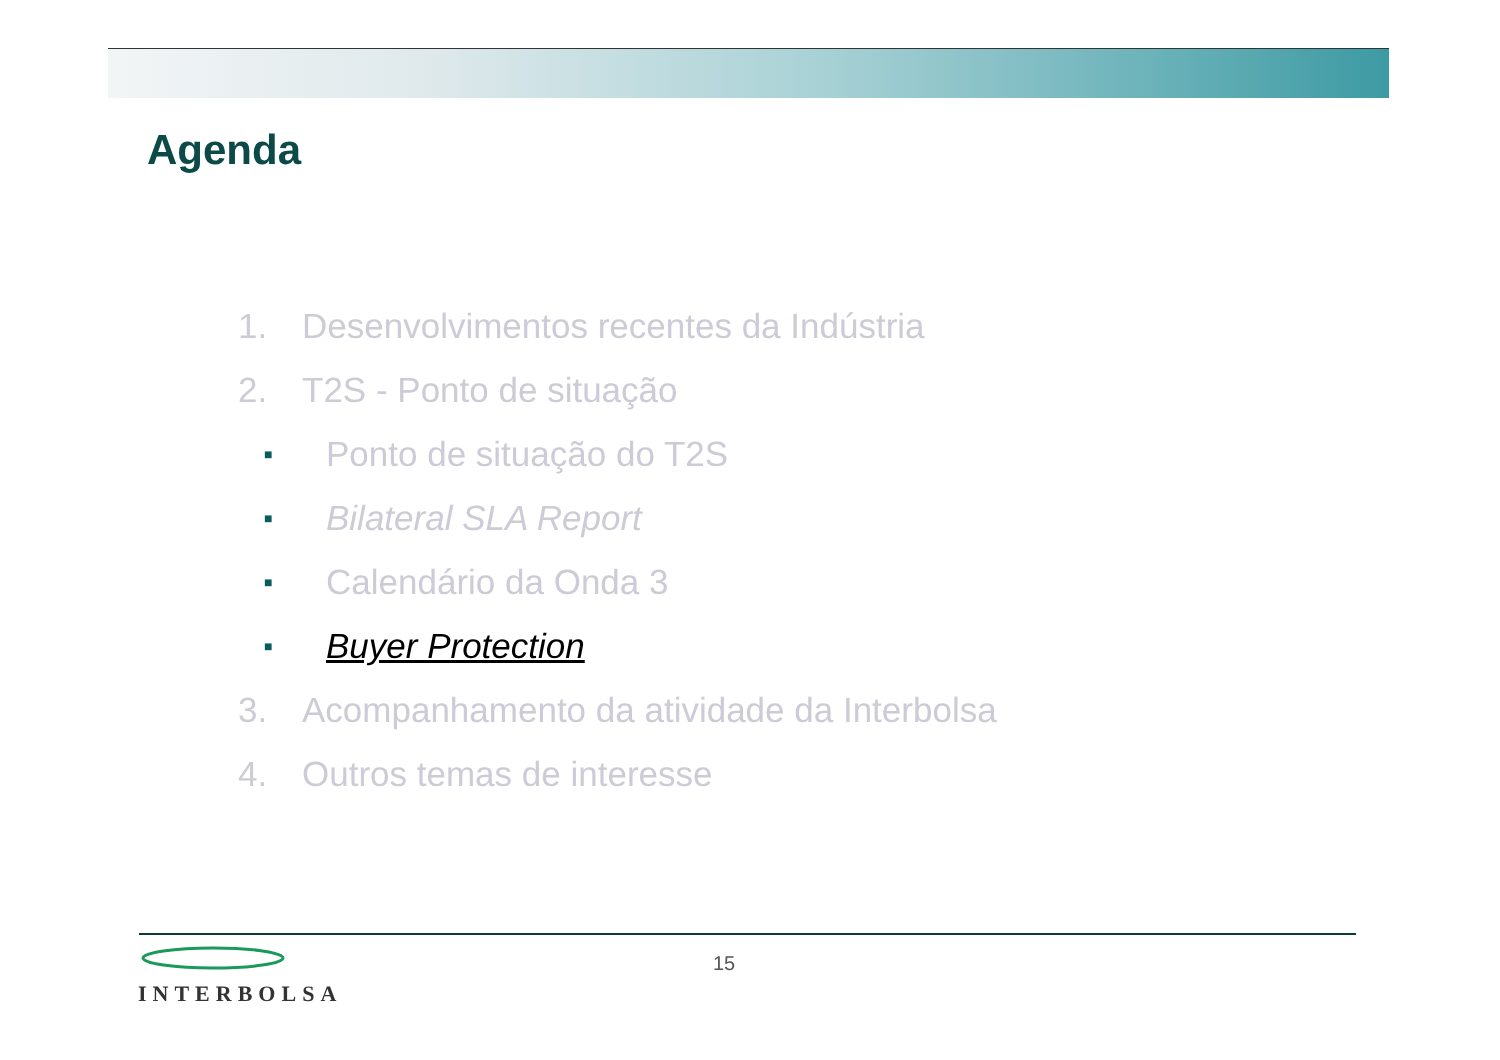Agenda
1. Desenvolvimentos recentes da Indústria
2. T2S - Ponto de situação
■ Ponto de situação do T2S
■ Bilateral SLA Report
■ Calendário da Onda 3
■ Buyer Protection
3. Acompanhamento da atividade da Interbolsa
4. Outros temas de interesse
INTERBOLSA 15